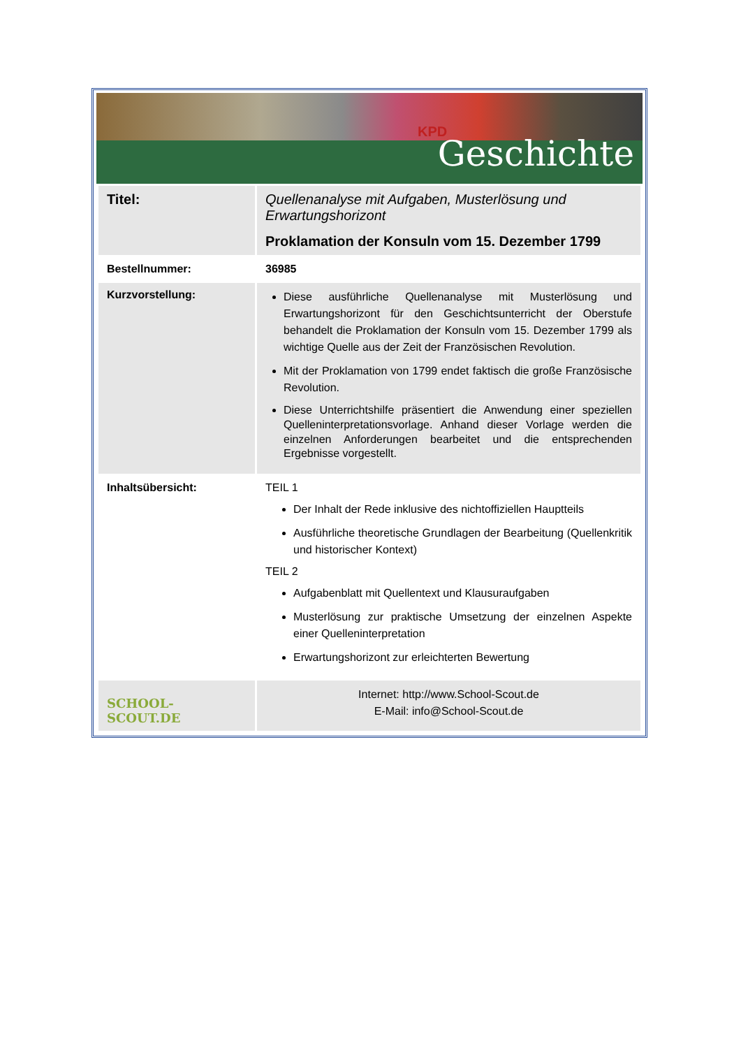KPD
Geschichte
| Titel: | Quellenanalyse mit Aufgaben, Musterlösung und Erwartungshorizont Proklamation der Konsuln vom 15. Dezember 1799 |
| Bestellnummer: | 36985 |
| Kurzvorstellung: | Diese ausführliche Quellenanalyse mit Musterlösung und Erwartungshorizont für den Geschichtsunterricht der Oberstufe behandelt die Proklamation der Konsuln vom 15. Dezember 1799 als wichtige Quelle aus der Zeit der Französischen Revolution. Mit der Proklamation von 1799 endet faktisch die große Französische Revolution. Diese Unterrichtshilfe präsentiert die Anwendung einer speziellen Quelleninterpretationsvorlage. Anhand dieser Vorlage werden die einzelnen Anforderungen bearbeitet und die entsprechenden Ergebnisse vorgestellt. |
| Inhaltsübersicht: | TEIL 1 Der Inhalt der Rede inklusive des nichtoffiziellen Hauptteils Ausführliche theoretische Grundlagen der Bearbeitung (Quellenkritik und historischer Kontext) TEIL 2 Aufgabenblatt mit Quellentext und Klausuraufgaben Musterlösung zur praktische Umsetzung der einzelnen Aspekte einer Quelleninterpretation Erwartungshorizont zur erleichterten Bewertung |
| SCHOOL-SCOUT.DE | Internet: http://www.School-Scout.de E-Mail: info@School-Scout.de |